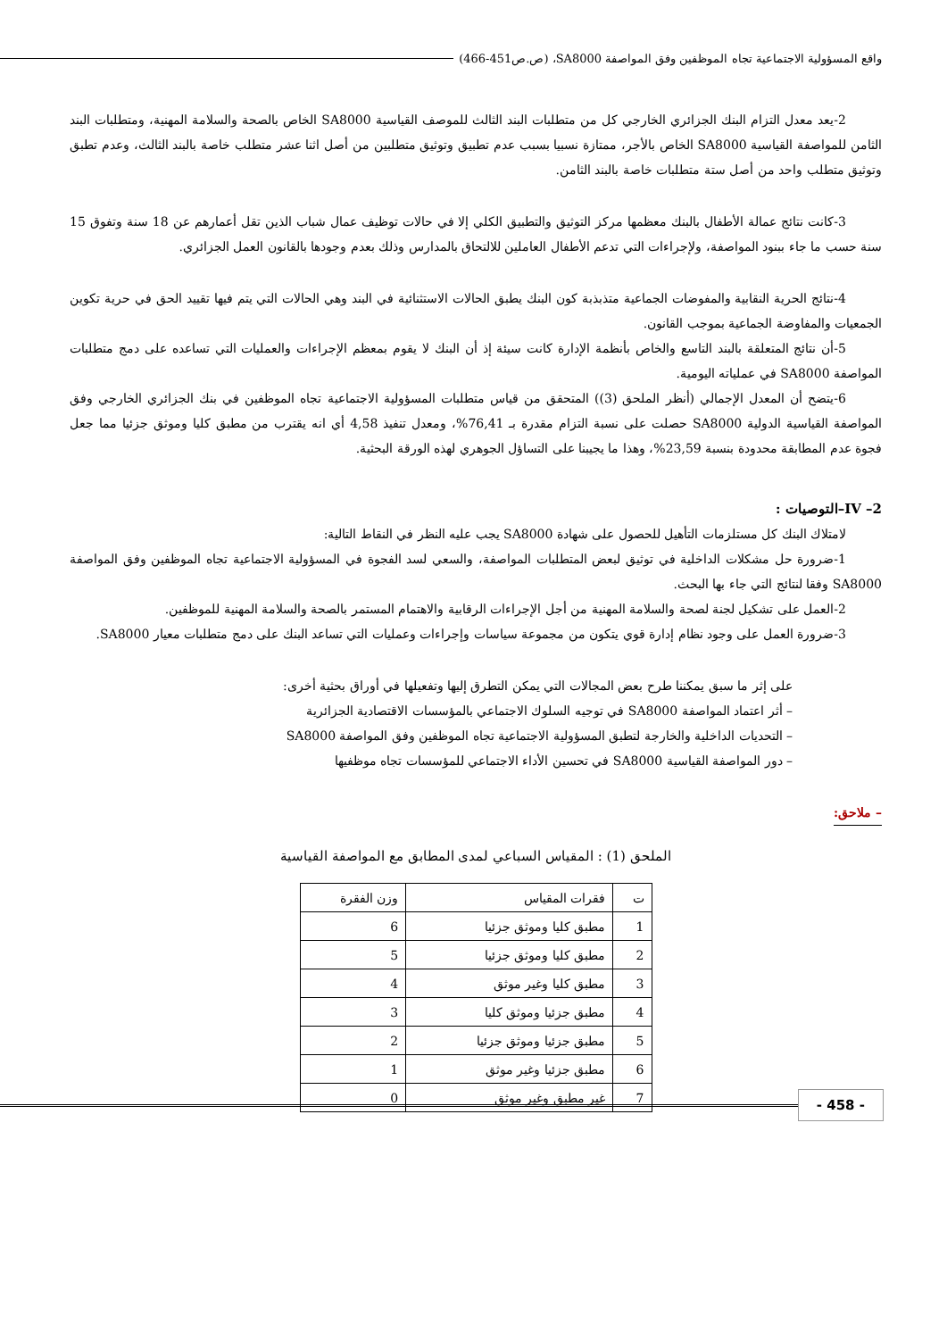واقع المسؤولية الاجتماعية تجاه الموظفين وفق المواصفة SA8000، (ص.ص451-466)
2-يعد معدل التزام البنك الجزائري الخارجي كل من متطلبات البند الثالث للموصف القياسية SA8000 الخاص بالصحة والسلامة المهنية، ومتطلبات البند الثامن للمواصفة القياسية SA8000 الخاص بالأجر، ممتازة نسبيا بسبب عدم تطبيق وتوثيق متطلبين من أصل اثنا عشر متطلب خاصة بالبند الثالث، وعدم تطبق وتوثيق متطلب واحد من أصل ستة متطلبات خاصة بالبند الثامن.
3-كانت نتائج عمالة الأطفال بالبنك معظمها مركز التوثيق والتطبيق الكلي إلا في حالات توظيف عمال شباب الذين تقل أعمارهم عن 18 سنة وتفوق 15 سنة حسب ما جاء ببنود المواصفة، ولإجراءات التي تدعم الأطفال العاملين للالتحاق بالمدارس وذلك بعدم وجودها بالقانون العمل الجزائري.
4-نتائج الحرية النقابية والمفوضات الجماعية متذبذبة كون البنك يطبق الحالات الاستثنائية في البند وهي الحالات التي يتم فيها تقييد الحق في حرية تكوين الجمعيات والمفاوضة الجماعية بموجب القانون.
5-أن نتائج المتعلقة بالبند التاسع والخاص بأنظمة الإدارة كانت سيئة إذ أن البنك لا يقوم بمعظم الإجراءات والعمليات التي تساعده على دمج متطلبات المواصفة SA8000 في عملياته اليومية.
6-يتضح أن المعدل الإجمالي (أنظر الملحق (3)) المتحقق من قياس متطلبات المسؤولية الاجتماعية تجاه الموظفين في بنك الجزائري الخارجي وفق المواصفة القياسية الدولية SA8000 حصلت على نسبة التزام مقدرة بـ 76,41%، ومعدل تنفيذ 4,58 أي انه يقترب من مطبق كليا وموثق جزئيا مما جعل فجوة عدم المطابقة محدودة بنسبة 23,59%، وهذا ما يجيبنا على التساؤل الجوهري لهذه الورقة البحثية.
IV –2–التوصيات :
لامتلاك البنك كل مستلزمات التأهيل للحصول على شهادة SA8000 يجب عليه النظر في النقاط التالية:
1-ضرورة حل مشكلات الداخلية في توثيق لبعض المتطلبات المواصفة، والسعي لسد الفجوة في المسؤولية الاجتماعية تجاه الموظفين وفق المواصفة SA8000 وفقا لنتائج التي جاء بها البحث.
2-العمل على تشكيل لجنة لصحة والسلامة المهنية من أجل الإجراءات الرقابية والاهتمام المستمر بالصحة والسلامة المهنية للموظفين.
3-ضرورة العمل على وجود نظام إدارة قوي يتكون من مجموعة سياسات وإجراءات وعمليات التي تساعد البنك على دمج متطلبات معيار SA8000.
على إثر ما سبق يمكننا طرح بعض المجالات التي يمكن التطرق إليها وتفعيلها في أوراق بحثية أخرى:
– أثر اعتماد المواصفة SA8000 في توجيه السلوك الاجتماعي بالمؤسسات الاقتصادية الجزائرية
– التحديات الداخلية والخارجة لتطبق المسؤولية الاجتماعية تجاه الموظفين وفق المواصفة SA8000
– دور المواصفة القياسية SA8000 في تحسين الأداء الاجتماعي للمؤسسات تجاه موظفيها
– ملاحق:
الملحق (1) : المقياس السباعي لمدى المطابق مع المواصفة القياسية
| ت | فقرات المقياس | وزن الفقرة |
| --- | --- | --- |
| 1 | مطبق كليا وموثق جزئيا | 6 |
| 2 | مطبق كليا وموثق جزئيا | 5 |
| 3 | مطبق كليا وغير موثق | 4 |
| 4 | مطبق جزئيا وموثق كليا | 3 |
| 5 | مطبق جزئيا وموثق جزئيا | 2 |
| 6 | مطبق جزئيا وغير موثق | 1 |
| 7 | غير مطبق وغير موثق | 0 |
- 458 -